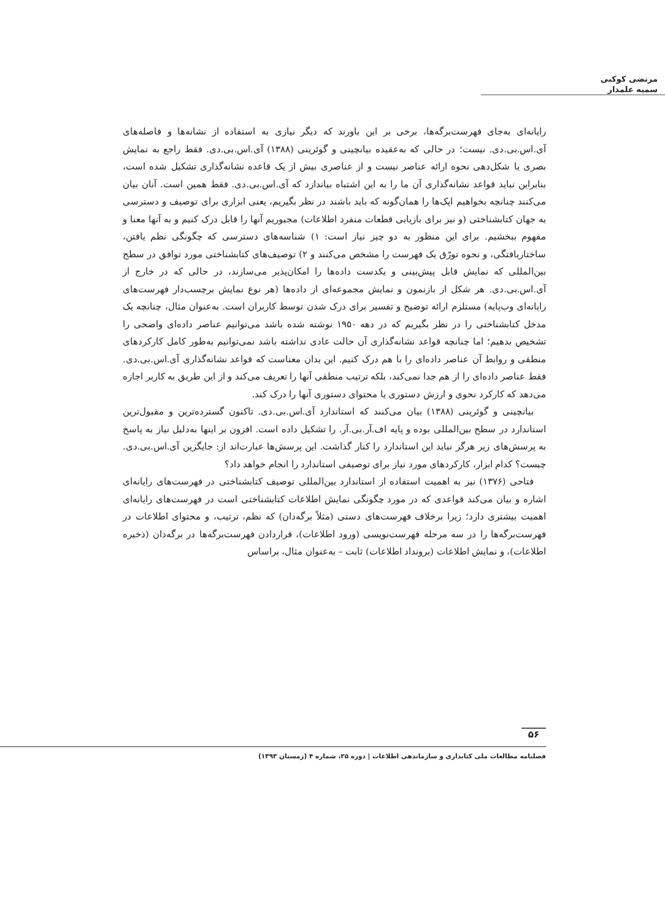مرتضی کوکبی
سمیه علمدار
رایانه‌ای به‌جای فهرست‌برگه‌ها، برخی بر این باورند که دیگر نیازی به استفاده از نشانه‌ها و فاصله‌های آی.اس.بی.دی. نیست؛ در حالی که به‌عقیده بیانچینی و گوئرینی (۱۳۸۸) آی.اس.بی.دی. فقط راجع به نمایش بصری یا شکل‌دهی نحوه ارائه عناصر نیست و از عناصری بیش از یک قاعده نشانه‌گذاری تشکیل شده است، بنابراین نباید قواعد نشانه‌گذاری آن ما را به این اشتباه بیاندازد که آی.اس.بی.دی. فقط همین است. آنان بیان می‌کنند چنانچه بخواهیم اپک‌ها را همان‌گونه که باید باشند در نظر بگیریم، یعنی ابزاری برای توصیف و دسترسی به جهان کتابشناختی (و نیز برای بازیابی قطعات منفرد اطلاعات) مجبوریم آنها را قابل درک کنیم و به آنها معنا و مفهوم ببخشیم. برای این منظور به دو چیز نیاز است: ۱) شناسه‌های دسترسی که چگونگی نظم یافتن، ساختاریافتگی، و نحوه تورّق یک فهرست را مشخص می‌کنند و ۲) توصیف‌های کتابشناختی مورد توافق در سطح بین‌المللی که نمایش قابل پیش‌بینی و یکدست داده‌ها را امکان‌پذیر می‌سازند، در حالی که در خارج از آی.اس.بی.دی. هر شکل از بازنمون و نمایش مجموعه‌ای از داده‌ها (هر نوع نمایش برچسب‌دار فهرست‌های رایانه‌ای وب‌پایه) مستلزم ارائه توضیح و تفسیر برای درک شدن توسط کاربران است. به‌عنوان مثال، چنانچه یک مدخل کتابشناختی را در نظر بگیریم که در دهه ۱۹۵۰ نوشته شده باشد می‌توانیم عناصر داده‌ای واضحی را تشخیص بدهیم؛ اما چنانچه قواعد نشانه‌گذاری آن حالت عادی نداشته باشد نمی‌توانیم به‌طور کامل کارکردهای منطقی و روابط آن عناصر داده‌ای را با هم درک کنیم. این بدان معناست که قواعد نشانه‌گذاری آی.اس.بی.دی. فقط عناصر داده‌ای را از هم جدا نمی‌کند، بلکه ترتیب منطقی آنها را تعریف می‌کند و از این طریق به کاربر اجازه می‌دهد که کارکرد نحوی و ارزش دستوری یا محتوای دستوری آنها را درک کند.
بیانچینی و گوئرینی (۱۳۸۸) بیان می‌کنند که استاندارد آی.اس.بی.دی. تاکنون گسترده‌ترین و مقبول‌ترین استاندارد در سطح بین‌المللی بوده و پایه اف.آر.بی.آر. را تشکیل داده است. افزون بر اینها به‌دلیل نیاز به پاسخ به پرسش‌های زیر هرگز نباید این استاندارد را کنار گذاشت. این پرسش‌ها عبارت‌اند از: جایگزین آی.اس.بی.دی. چیست؟ کدام ابزار، کارکردهای مورد نیاز برای توصیفی استاندارد را انجام خواهد داد؟
فتاحی (۱۳۷۶) نیز به اهمیت استفاده از استاندارد بین‌المللی توصیف کتابشناختی در فهرست‌های رایانه‌ای اشاره و بیان می‌کند قواعدی که در مورد چگونگی نمایش اطلاعات کتابشناختی است در فهرست‌های رایانه‌ای اهمیت بیشتری دارد؛ زیرا برخلاف فهرست‌های دستی (مثلاً برگه‌دان) که نظم، ترتیب، و محتوای اطلاعات در فهرست‌برگه‌ها را در سه مرحله فهرست‌نویسی (ورود اطلاعات)، قراردادن فهرست‌برگه‌ها در برگه‌دان (ذخیره اطلاعات)، و نمایش اطلاعات (برونداد اطلاعات) ثابت – به‌عنوان مثال، براساس
۵۶
فصلنامه مطالعات ملی کتابداری و سازماندهی اطلاعات | دوره ۲۵، شماره ۴ (زمستان ۱۳۹۳)